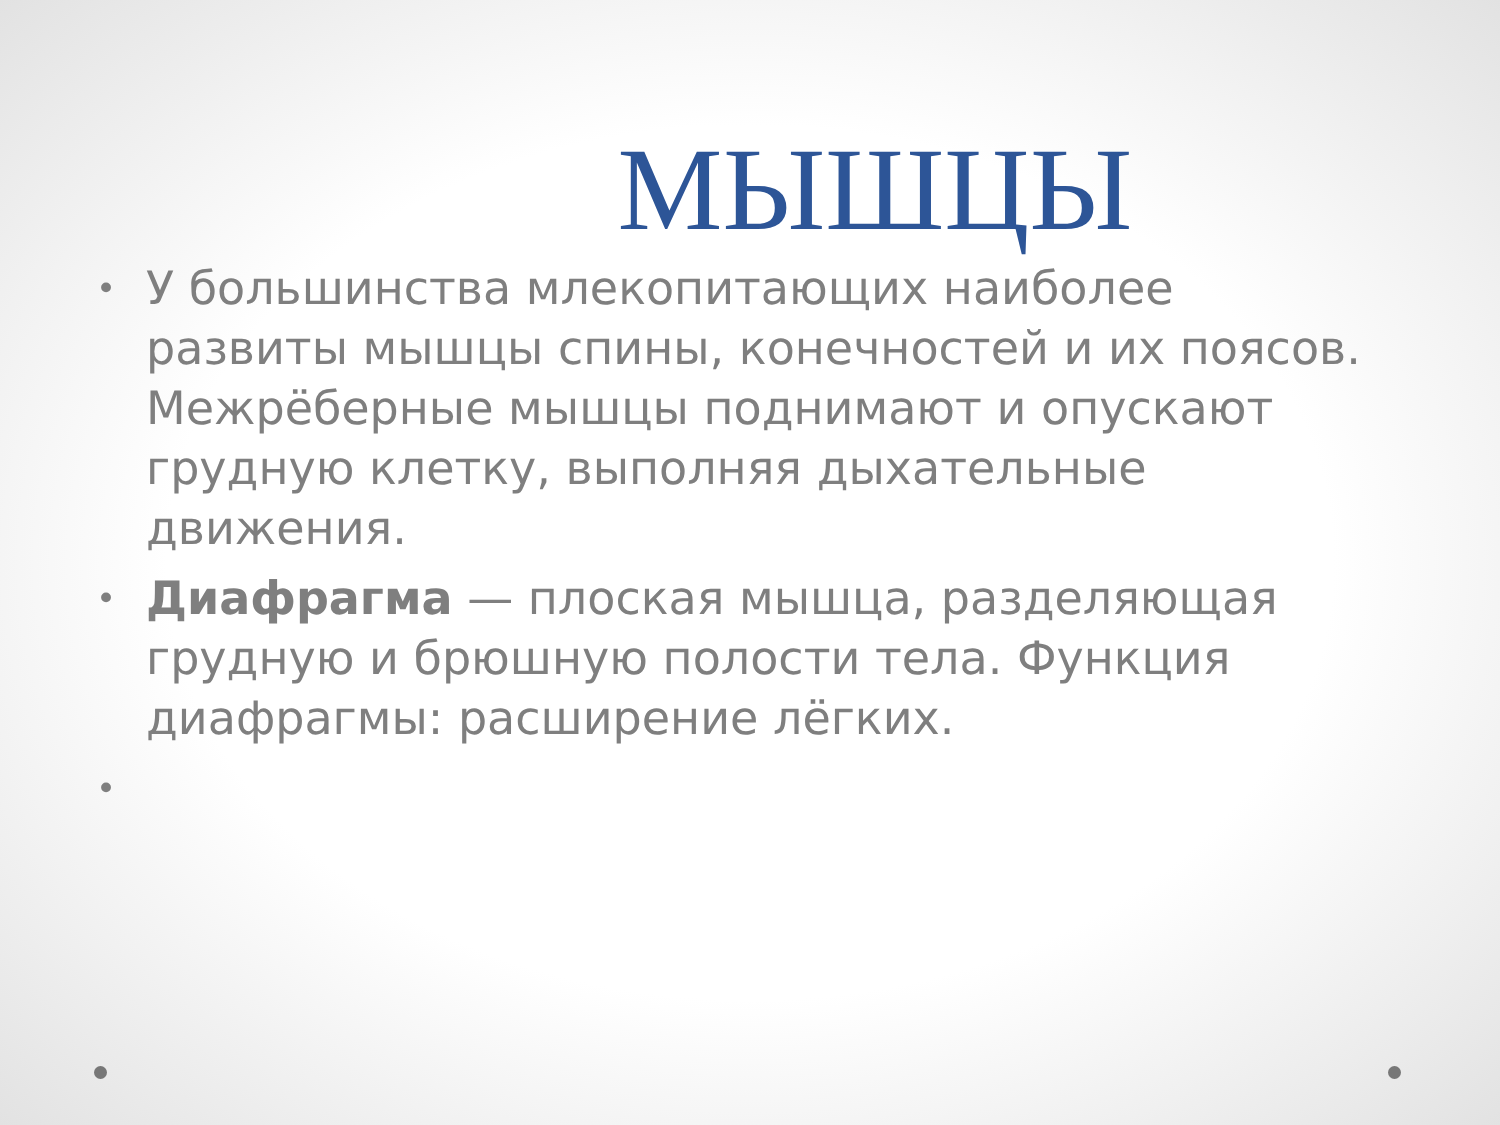МЫШЦЫ
• У большинства млекопитающих наиболее развиты мышцы спины, конечностей и их поясов. Межрёберные мышцы поднимают и опускают грудную клетку, выполняя дыхательные движения.
• Диафрагма — плоская мышца, разделяющая грудную и брюшную полости тела. Функция диафрагмы: расширение лёгких.
•